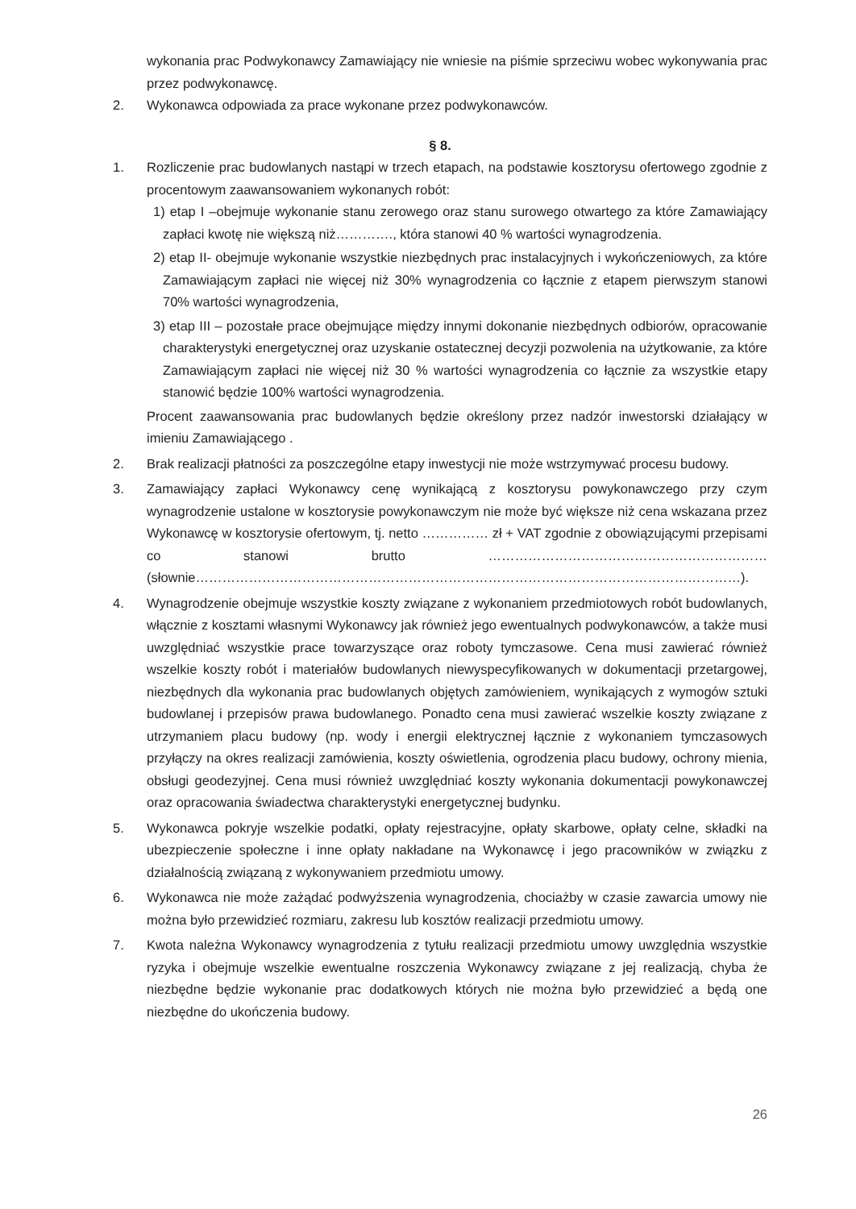wykonania prac Podwykonawcy Zamawiający nie wniesie na piśmie sprzeciwu wobec wykonywania prac przez podwykonawcę.
2. Wykonawca odpowiada za prace wykonane przez podwykonawców.
§ 8.
1. Rozliczenie prac budowlanych nastąpi w trzech etapach, na podstawie kosztorysu ofertowego zgodnie z procentowym zaawansowaniem wykonanych robót:
1) etap I –obejmuje wykonanie stanu zerowego oraz stanu surowego otwartego za które Zamawiający zapłaci kwotę nie większą niż…………., która stanowi 40 % wartości wynagrodzenia.
2) etap II- obejmuje wykonanie wszystkie niezbędnych prac instalacyjnych i wykończeniowych, za które Zamawiającym zapłaci nie więcej niż 30% wynagrodzenia co łącznie z etapem pierwszym stanowi 70% wartości wynagrodzenia,
3) etap III – pozostałe prace obejmujące między innymi dokonanie niezbędnych odbiorów, opracowanie charakterystyki energetycznej oraz uzyskanie ostatecznej decyzji pozwolenia na użytkowanie, za które Zamawiającym zapłaci nie więcej niż 30 % wartości wynagrodzenia co łącznie za wszystkie etapy stanowić będzie 100% wartości wynagrodzenia.
Procent zaawansowania prac budowlanych będzie określony przez nadzór inwestorski działający w imieniu Zamawiającego .
2. Brak realizacji płatności za poszczególne etapy inwestycji nie może wstrzymywać procesu budowy.
3. Zamawiający zapłaci Wykonawcy cenę wynikającą z kosztorysu powykonawczego przy czym wynagrodzenie ustalone w kosztorysie powykonawczym nie może być większe niż cena wskazana przez Wykonawcę w kosztorysie ofertowym, tj. netto …………… zł + VAT zgodnie z obowiązującymi przepisami co stanowi brutto ……………………………………………………… (słownie……………………………………………………………………………………………………………).
4. Wynagrodzenie obejmuje wszystkie koszty związane z wykonaniem przedmiotowych robót budowlanych, włącznie z kosztami własnymi Wykonawcy jak również jego ewentualnych podwykonawców, a także musi uwzględniać wszystkie prace towarzyszące oraz roboty tymczasowe. Cena musi zawierać również wszelkie koszty robót i materiałów budowlanych niewyspecyfikowanych w dokumentacji przetargowej, niezbędnych dla wykonania prac budowlanych objętych zamówieniem, wynikających z wymogów sztuki budowlanej i przepisów prawa budowlanego. Ponadto cena musi zawierać wszelkie koszty związane z utrzymaniem placu budowy (np. wody i energii elektrycznej łącznie z wykonaniem tymczasowych przyłączy na okres realizacji zamówienia, koszty oświetlenia, ogrodzenia placu budowy, ochrony mienia, obsługi geodezyjnej. Cena musi również uwzględniać koszty wykonania dokumentacji powykonawczej oraz opracowania świadectwa charakterystyki energetycznej budynku.
5. Wykonawca pokryje wszelkie podatki, opłaty rejestracyjne, opłaty skarbowe, opłaty celne, składki na ubezpieczenie społeczne i inne opłaty nakładane na Wykonawcę i jego pracowników w związku z działalnością związaną z wykonywaniem przedmiotu umowy.
6. Wykonawca nie może zażądać podwyższenia wynagrodzenia, chociażby w czasie zawarcia umowy nie można było przewidzieć rozmiaru, zakresu lub kosztów realizacji przedmiotu umowy.
7. Kwota należna Wykonawcy wynagrodzenia z tytułu realizacji przedmiotu umowy uwzględnia wszystkie ryzyka i obejmuje wszelkie ewentualne roszczenia Wykonawcy związane z jej realizacją, chyba że niezbędne będzie wykonanie prac dodatkowych których nie można było przewidzieć a będą one niezbędne do ukończenia budowy.
26